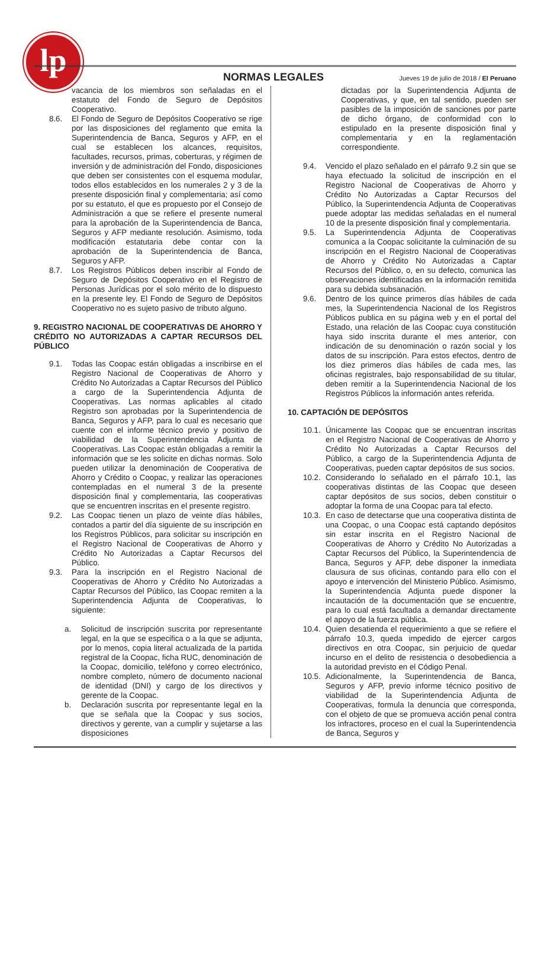lp
NORMAS LEGALES Jueves 19 de julio de 2018 / El Peruano
vacancia de los miembros son señaladas en el estatuto del Fondo de Seguro de Depósitos Cooperativo.
8.6. El Fondo de Seguro de Depósitos Cooperativo se rige por las disposiciones del reglamento que emita la Superintendencia de Banca, Seguros y AFP, en el cual se establecen los alcances, requisitos, facultades, recursos, primas, coberturas, y régimen de inversión y de administración del Fondo, disposiciones que deben ser consistentes con el esquema modular, todos ellos establecidos en los numerales 2 y 3 de la presente disposición final y complementaria; así como por su estatuto, el que es propuesto por el Consejo de Administración a que se refiere el presente numeral para la aprobación de la Superintendencia de Banca, Seguros y AFP mediante resolución. Asimismo, toda modificación estatutaria debe contar con la aprobación de la Superintendencia de Banca, Seguros y AFP.
8.7. Los Registros Públicos deben inscribir al Fondo de Seguro de Depósitos Cooperativo en el Registro de Personas Jurídicas por el solo mérito de lo dispuesto en la presente ley. El Fondo de Seguro de Depósitos Cooperativo no es sujeto pasivo de tributo alguno.
9. REGISTRO NACIONAL DE COOPERATIVAS DE AHORRO Y CRÉDITO NO AUTORIZADAS A CAPTAR RECURSOS DEL PÚBLICO
9.1. Todas las Coopac están obligadas a inscribirse en el Registro Nacional de Cooperativas de Ahorro y Crédito No Autorizadas a Captar Recursos del Público a cargo de la Superintendencia Adjunta de Cooperativas. Las normas aplicables al citado Registro son aprobadas por la Superintendencia de Banca, Seguros y AFP, para lo cual es necesario que cuente con el informe técnico previo y positivo de viabilidad de la Superintendencia Adjunta de Cooperativas. Las Coopac están obligadas a remitir la información que se les solicite en dichas normas. Solo pueden utilizar la denominación de Cooperativa de Ahorro y Crédito o Coopac, y realizar las operaciones contempladas en el numeral 3 de la presente disposición final y complementaria, las cooperativas que se encuentren inscritas en el presente registro.
9.2. Las Coopac tienen un plazo de veinte días hábiles, contados a partir del día siguiente de su inscripción en los Registros Públicos, para solicitar su inscripción en el Registro Nacional de Cooperativas de Ahorro y Crédito No Autorizadas a Captar Recursos del Público.
9.3. Para la inscripción en el Registro Nacional de Cooperativas de Ahorro y Crédito No Autorizadas a Captar Recursos del Público, las Coopac remiten a la Superintendencia Adjunta de Cooperativas, lo siguiente:
a. Solicitud de inscripción suscrita por representante legal, en la que se especifica o a la que se adjunta, por lo menos, copia literal actualizada de la partida registral de la Coopac, ficha RUC, denominación de la Coopac, domicilio, teléfono y correo electrónico, nombre completo, número de documento nacional de identidad (DNI) y cargo de los directivos y gerente de la Coopac.
b. Declaración suscrita por representante legal en la que se señala que la Coopac y sus socios, directivos y gerente, van a cumplir y sujetarse a las disposiciones
dictadas por la Superintendencia Adjunta de Cooperativas, y que, en tal sentido, pueden ser pasibles de la imposición de sanciones por parte de dicho órgano, de conformidad con lo estipulado en la presente disposición final y complementaria y en la reglamentación correspondiente.
9.4. Vencido el plazo señalado en el párrafo 9.2 sin que se haya efectuado la solicitud de inscripción en el Registro Nacional de Cooperativas de Ahorro y Crédito No Autorizadas a Captar Recursos del Público, la Superintendencia Adjunta de Cooperativas puede adoptar las medidas señaladas en el numeral 10 de la presente disposición final y complementaria.
9.5. La Superintendencia Adjunta de Cooperativas comunica a la Coopac solicitante la culminación de su inscripción en el Registro Nacional de Cooperativas de Ahorro y Crédito No Autorizadas a Captar Recursos del Público, o, en su defecto, comunica las observaciones identificadas en la información remitida para su debida subsanación.
9.6. Dentro de los quince primeros días hábiles de cada mes, la Superintendencia Nacional de los Registros Públicos publica en su página web y en el portal del Estado, una relación de las Coopac cuya constitución haya sido inscrita durante el mes anterior, con indicación de su denominación o razón social y los datos de su inscripción. Para estos efectos, dentro de los diez primeros días hábiles de cada mes, las oficinas registrales, bajo responsabilidad de su titular, deben remitir a la Superintendencia Nacional de los Registros Públicos la información antes referida.
10. CAPTACIÓN DE DEPÓSITOS
10.1.
Únicamente las Coopac que se encuentran inscritas en el Registro Nacional de Cooperativas de Ahorro y Crédito No Autorizadas a Captar Recursos del Público, a cargo de la Superintendencia Adjunta de Cooperativas, pueden captar depósitos de sus socios.
10.2.
Considerando lo señalado en el párrafo 10.1, las cooperativas distintas de las Coopac que deseen captar depósitos de sus socios, deben constituir o adoptar la forma de una Coopac para tal efecto.
10.3.
En caso de detectarse que una cooperativa distinta de una Coopac, o una Coopac está captando depósitos sin estar inscrita en el Registro Nacional de Cooperativas de Ahorro y Crédito No Autorizadas a Captar Recursos del Público, la Superintendencia de Banca, Seguros y AFP, debe disponer la inmediata clausura de sus oficinas, contando para ello con el apoyo e intervención del Ministerio Público. Asimismo, la Superintendencia Adjunta puede disponer la incautación de la documentación que se encuentre, para lo cual está facultada a demandar directamente el apoyo de la fuerza pública.
10.4.
Quien desatienda el requerimiento a que se refiere el párrafo 10.3, queda impedido de ejercer cargos directivos en otra Coopac, sin perjuicio de quedar incurso en el delito de resistencia o desobediencia a la autoridad previsto en el Código Penal.
10.5.
Adicionalmente, la Superintendencia de Banca, Seguros y AFP, previo informe técnico positivo de viabilidad de la Superintendencia Adjunta de Cooperativas, formula la denuncia que corresponda, con el objeto de que se promueva acción penal contra los infractores, proceso en el cual la Superintendencia de Banca, Seguros y